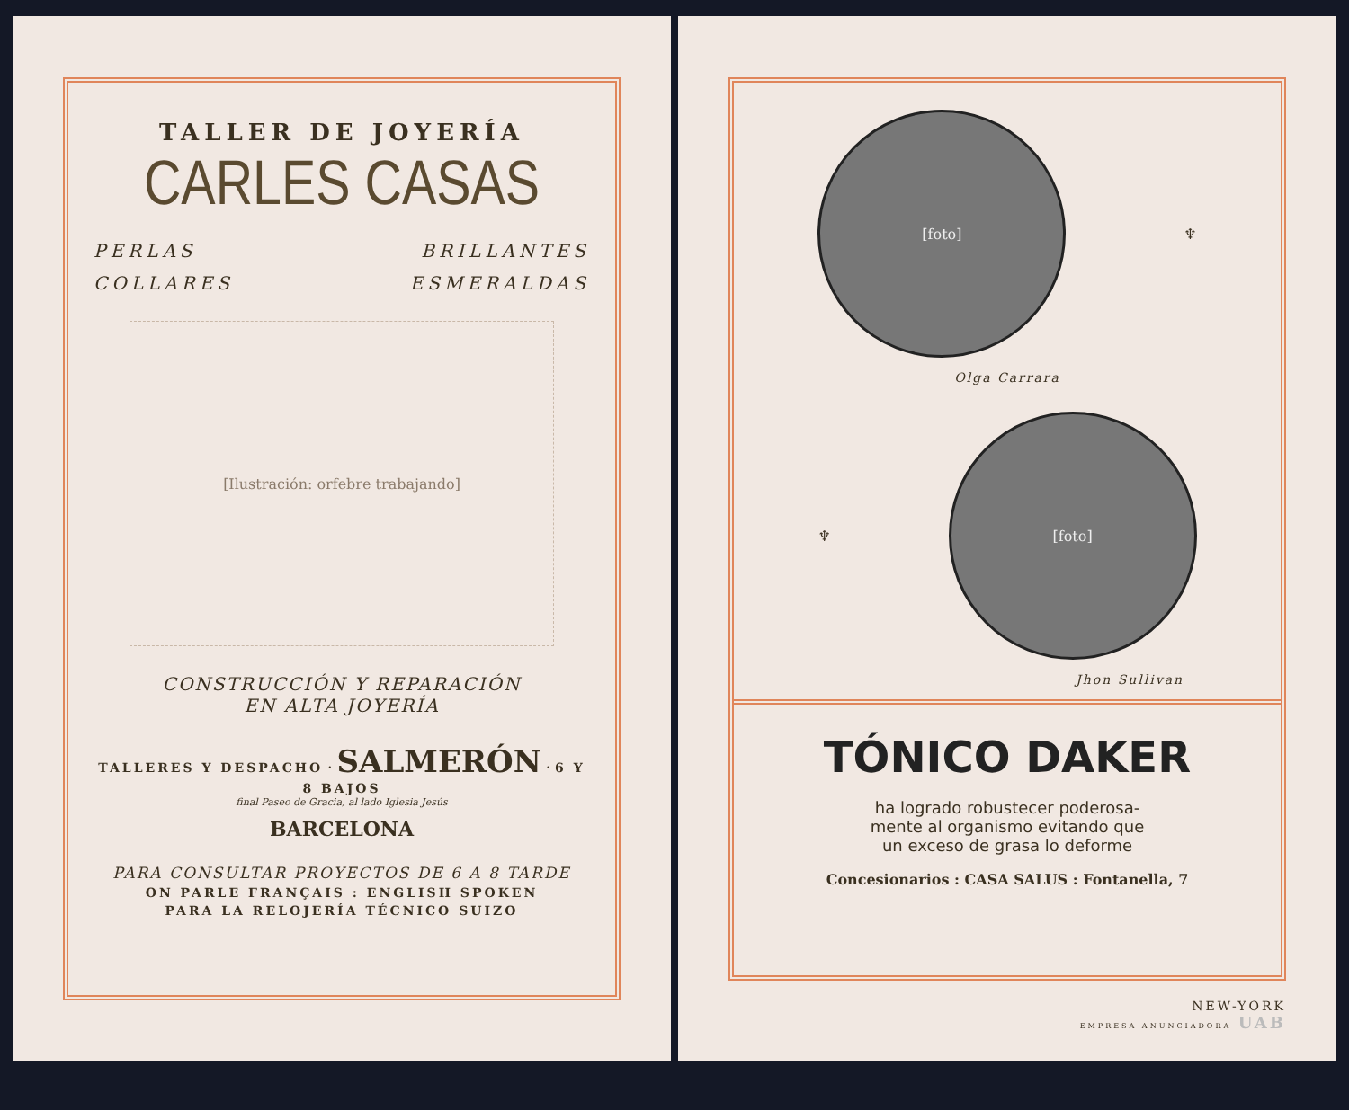TALLER DE JOYERÍA
CARLES CASAS
PERLAS BRILLANTES
COLLARES ESMERALDAS
[Ilustración: orfebre trabajando]
CONSTRUCCIÓN Y REPARACIÓN
EN ALTA JOYERÍA
TALLERES Y DESPACHO · SALMERÓN · 6 Y 8 BAJOS
final Paseo de Gracia, al lado Iglesia Jesús
BARCELONA
PARA CONSULTAR PROYECTOS DE 6 A 8 TARDE
ON PARLE FRANÇAIS : ENGLISH SPOKEN
PARA LA RELOJERÍA TÉCNICO SUIZO
[foto]
♆
Olga Carrara
♆
[foto]
Jhon Sullivan
TÓNICO DAKER
ha logrado robustecer poderosa-
mente al organismo evitando que
un exceso de grasa lo deforme
Concesionarios : CASA SALUS : Fontanella, 7
NEW-YORK
EMPRESA ANUNCIADORA UAB